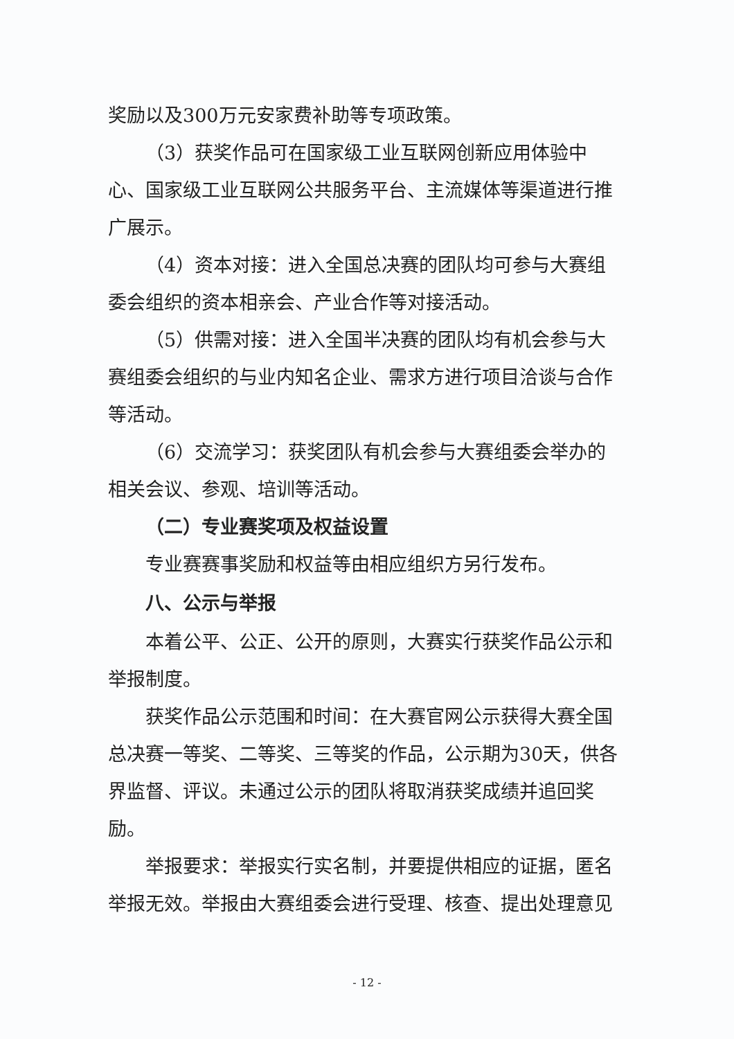奖励以及300万元安家费补助等专项政策。
（3）获奖作品可在国家级工业互联网创新应用体验中心、国家级工业互联网公共服务平台、主流媒体等渠道进行推广展示。
（4）资本对接：进入全国总决赛的团队均可参与大赛组委会组织的资本相亲会、产业合作等对接活动。
（5）供需对接：进入全国半决赛的团队均有机会参与大赛组委会组织的与业内知名企业、需求方进行项目洽谈与合作等活动。
（6）交流学习：获奖团队有机会参与大赛组委会举办的相关会议、参观、培训等活动。
（二）专业赛奖项及权益设置
专业赛赛事奖励和权益等由相应组织方另行发布。
八、公示与举报
本着公平、公正、公开的原则，大赛实行获奖作品公示和举报制度。
获奖作品公示范围和时间：在大赛官网公示获得大赛全国总决赛一等奖、二等奖、三等奖的作品，公示期为30天，供各界监督、评议。未通过公示的团队将取消获奖成绩并追回奖励。
举报要求：举报实行实名制，并要提供相应的证据，匿名举报无效。举报由大赛组委会进行受理、核查、提出处理意见
- 12 -